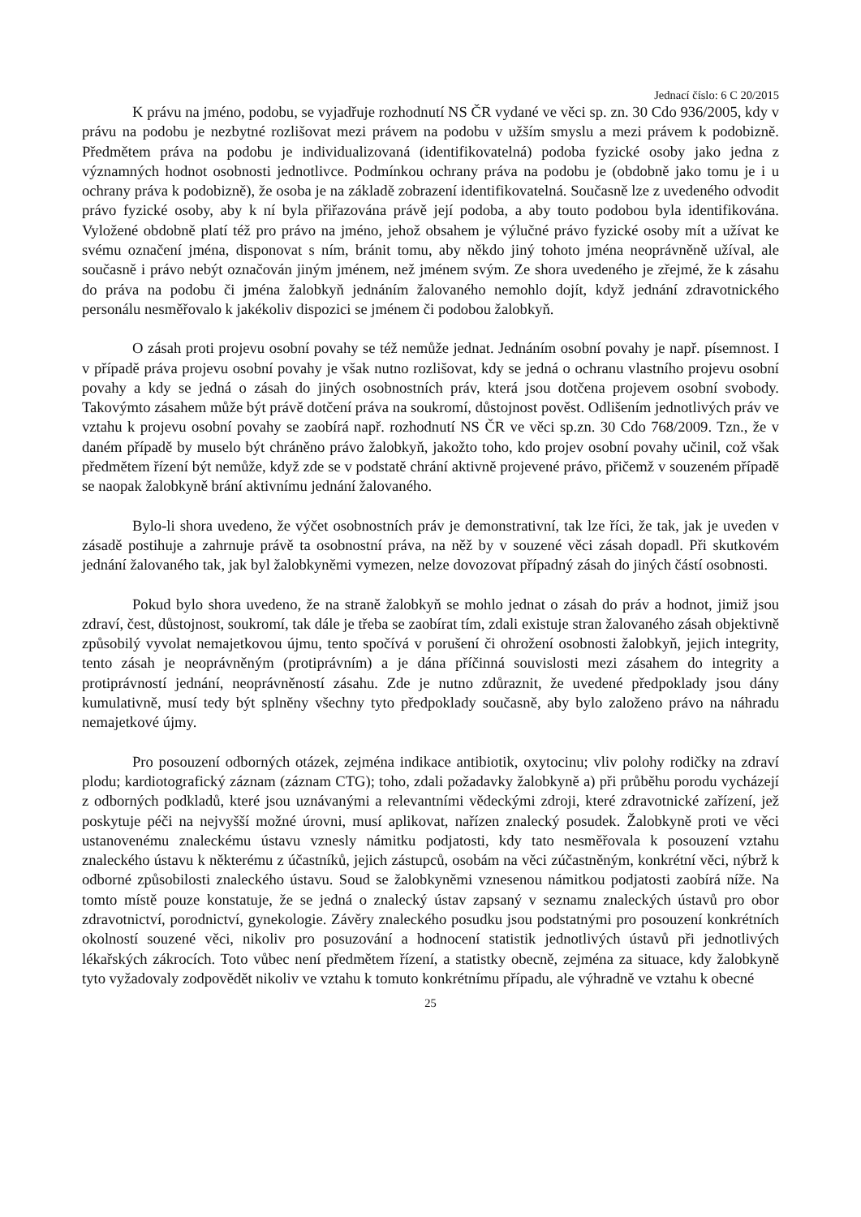Jednací číslo: 6 C 20/2015
K právu na jméno, podobu, se vyjadřuje rozhodnutí NS ČR vydané ve věci sp. zn. 30 Cdo 936/2005, kdy v právu na podobu je nezbytné rozlišovat mezi právem na podobu v užším smyslu a mezi právem k podobizně. Předmětem práva na podobu je individualizovaná (identifikovatelná) podoba fyzické osoby jako jedna z významných hodnot osobnosti jednotlivce. Podmínkou ochrany práva na podobu je (obdobně jako tomu je i u ochrany práva k podobizně), že osoba je na základě zobrazení identifikovatelná. Současně lze z uvedeného odvodit právo fyzické osoby, aby k ní byla přiřazována právě její podoba, a aby touto podobou byla identifikována. Vyložené obdobně platí též pro právo na jméno, jehož obsahem je výlučné právo fyzické osoby mít a užívat ke svému označení jména, disponovat s ním, bránit tomu, aby někdo jiný tohoto jména neoprávněně užíval, ale současně i právo nebýt označován jiným jménem, než jménem svým. Ze shora uvedeného je zřejmé, že k zásahu do práva na podobu či jména žalobkyň jednáním žalovaného nemohlo dojít, když jednání zdravotnického personálu nesměřovalo k jakékoliv dispozici se jménem či podobou žalobkyň.
O zásah proti projevu osobní povahy se též nemůže jednat. Jednáním osobní povahy je např. písemnost. I v případě práva projevu osobní povahy je však nutno rozlišovat, kdy se jedná o ochranu vlastního projevu osobní povahy a kdy se jedná o zásah do jiných osobnostních práv, která jsou dotčena projevem osobní svobody. Takovýmto zásahem může být právě dotčení práva na soukromí, důstojnost pověst. Odlišením jednotlivých práv ve vztahu k projevu osobní povahy se zaobírá např. rozhodnutí NS ČR ve věci sp.zn. 30 Cdo 768/2009. Tzn., že v daném případě by muselo být chráněno právo žalobkyň, jakožto toho, kdo projev osobní povahy učinil, což však předmětem řízení být nemůže, když zde se v podstatě chrání aktivně projevené právo, přičemž v souzeném případě se naopak žalobkyně brání aktivnímu jednání žalovaného.
Bylo-li shora uvedeno, že výčet osobnostních práv je demonstrativní, tak lze říci, že tak, jak je uveden v zásadě postihuje a zahrnuje právě ta osobnostní práva, na něž by v souzené věci zásah dopadl. Při skutkovém jednání žalovaného tak, jak byl žalobkyněmi vymezen, nelze dovozovat případný zásah do jiných částí osobnosti.
Pokud bylo shora uvedeno, že na straně žalobkyň se mohlo jednat o zásah do práv a hodnot, jimiž jsou zdraví, čest, důstojnost, soukromí, tak dále je třeba se zaobírat tím, zdali existuje stran žalovaného zásah objektivně způsobilý vyvolat nemajetkovou újmu, tento spočívá v porušení či ohrožení osobnosti žalobkyň, jejich integrity, tento zásah je neoprávněným (protiprávním) a je dána příčinná souvislosti mezi zásahem do integrity a protiprávností jednání, neoprávněností zásahu. Zde je nutno zdůraznit, že uvedené předpoklady jsou dány kumulativně, musí tedy být splněny všechny tyto předpoklady současně, aby bylo založeno právo na náhradu nemajetkové újmy.
Pro posouzení odborných otázek, zejména indikace antibiotik, oxytocinu; vliv polohy rodičky na zdraví plodu; kardiotografický záznam (záznam CTG); toho, zdali požadavky žalobkyně a) při průběhu porodu vycházejí z odborných podkladů, které jsou uznávanými a relevantními vědeckými zdroji, které zdravotnické zařízení, jež poskytuje péči na nejvyšší možné úrovni, musí aplikovat, nařízen znalecký posudek. Žalobkyně proti ve věci ustanovenému znaleckému ústavu vznesly námitku podjatosti, kdy tato nesměřovala k posouzení vztahu znaleckého ústavu k některému z účastníků, jejich zástupců, osobám na věci zúčastněným, konkrétní věci, nýbrž k odborné způsobilosti znaleckého ústavu. Soud se žalobkyněmi vznesenou námitkou podjatosti zaobírá níže. Na tomto místě pouze konstatuje, že se jedná o znalecký ústav zapsaný v seznamu znaleckých ústavů pro obor zdravotnictví, porodnictví, gynekologie. Závěry znaleckého posudku jsou podstatnými pro posouzení konkrétních okolností souzené věci, nikoliv pro posuzování a hodnocení statistik jednotlivých ústavů při jednotlivých lékařských zákrocích. Toto vůbec není předmětem řízení, a statistky obecně, zejména za situace, kdy žalobkyně tyto vyžadovaly zodpovědět nikoliv ve vztahu k tomuto konkrétnímu případu, ale výhradně ve vztahu k obecné
25